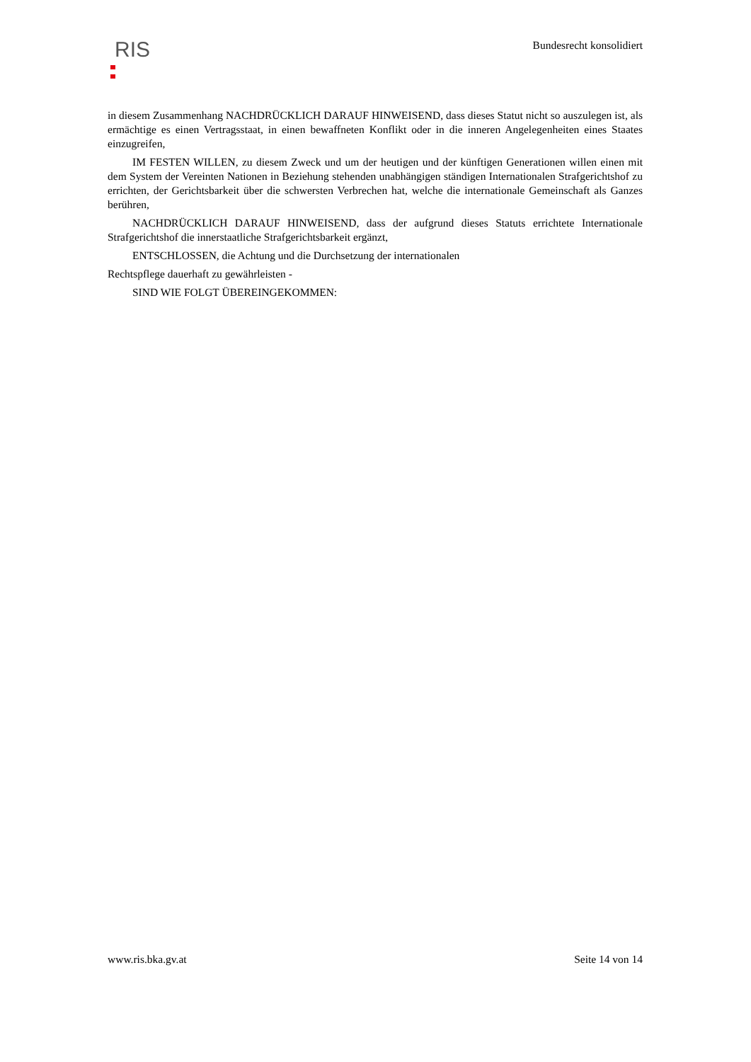RIS
Bundesrecht konsolidiert
in diesem Zusammenhang NACHDRÜCKLICH DARAUF HINWEISEND, dass dieses Statut nicht so auszulegen ist, als ermächtige es einen Vertragsstaat, in einen bewaffneten Konflikt oder in die inneren Angelegenheiten eines Staates einzugreifen,
IM FESTEN WILLEN, zu diesem Zweck und um der heutigen und der künftigen Generationen willen einen mit dem System der Vereinten Nationen in Beziehung stehenden unabhängigen ständigen Internationalen Strafgerichtshof zu errichten, der Gerichtsbarkeit über die schwersten Verbrechen hat, welche die internationale Gemeinschaft als Ganzes berühren,
NACHDRÜCKLICH DARAUF HINWEISEND, dass der aufgrund dieses Statuts errichtete Internationale Strafgerichtshof die innerstaatliche Strafgerichtsbarkeit ergänzt,
ENTSCHLOSSEN, die Achtung und die Durchsetzung der internationalen
Rechtspflege dauerhaft zu gewährleisten -
SIND WIE FOLGT ÜBEREINGEKOMMEN:
www.ris.bka.gv.at Seite 14 von 14